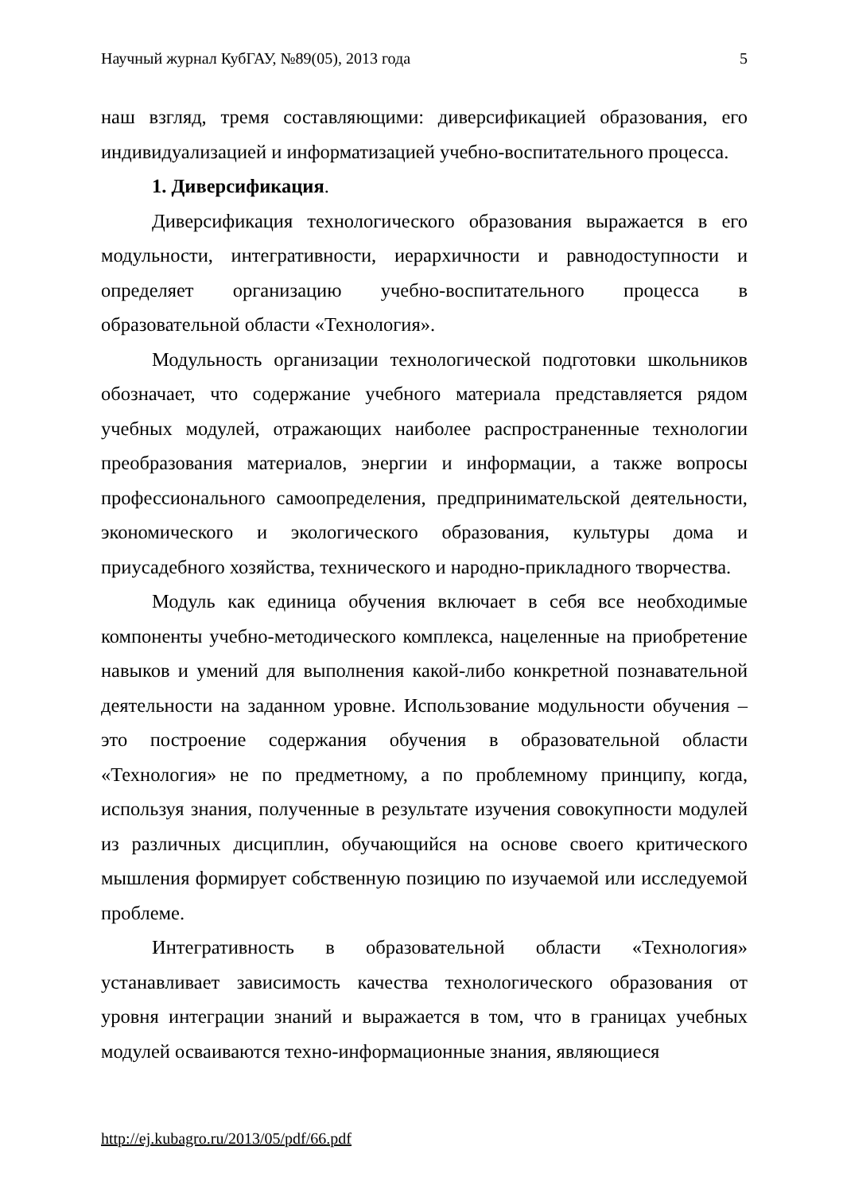Научный журнал КубГАУ, №89(05), 2013 года 5
наш взгляд, тремя составляющими: диверсификацией образования, его индивидуализацией и информатизацией учебно-воспитательного процесса.
1. Диверсификация.
Диверсификация технологического образования выражается в его модульности, интегративности, иерархичности и равнодоступности и определяет организацию учебно-воспитательного процесса в образовательной области «Технология».
Модульность организации технологической подготовки школьников обозначает, что содержание учебного материала представляется рядом учебных модулей, отражающих наиболее распространенные технологии преобразования материалов, энергии и информации, а также вопросы профессионального самоопределения, предпринимательской деятельности, экономического и экологического образования, культуры дома и приусадебного хозяйства, технического и народно-прикладного творчества.
Модуль как единица обучения включает в себя все необходимые компоненты учебно-методического комплекса, нацеленные на приобретение навыков и умений для выполнения какой-либо конкретной познавательной деятельности на заданном уровне. Использование модульности обучения – это построение содержания обучения в образовательной области «Технология» не по предметному, а по проблемному принципу, когда, используя знания, полученные в результате изучения совокупности модулей из различных дисциплин, обучающийся на основе своего критического мышления формирует собственную позицию по изучаемой или исследуемой проблеме.
Интегративность в образовательной области «Технология» устанавливает зависимость качества технологического образования от уровня интеграции знаний и выражается в том, что в границах учебных модулей осваиваются техно-информационные знания, являющиеся
http://ej.kubagro.ru/2013/05/pdf/66.pdf